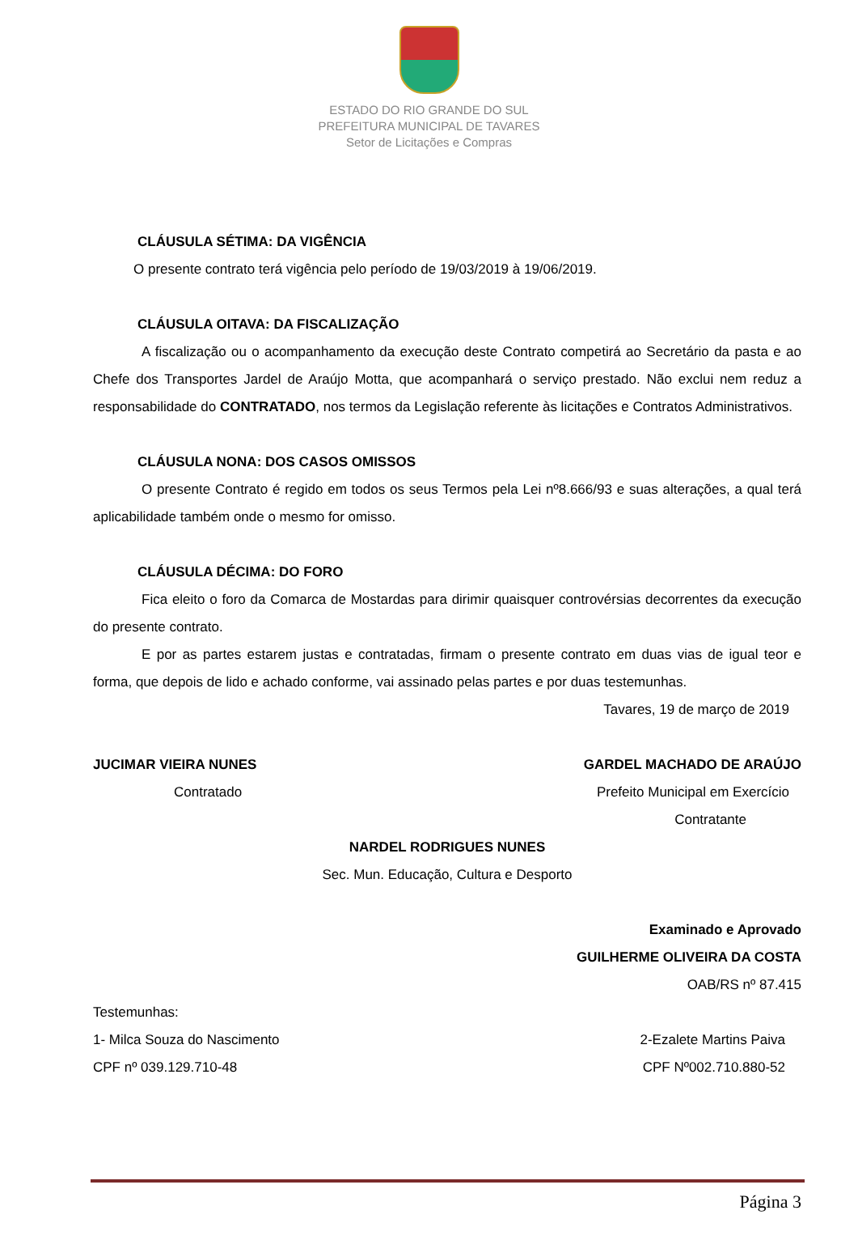ESTADO DO RIO GRANDE DO SUL
PREFEITURA MUNICIPAL DE TAVARES
Setor de Licitações e Compras
CLÁUSULA SÉTIMA: DA VIGÊNCIA
O presente contrato terá vigência pelo período de 19/03/2019 à 19/06/2019.
CLÁUSULA OITAVA: DA FISCALIZAÇÃO
A fiscalização ou o acompanhamento da execução deste Contrato competirá ao Secretário da pasta e ao Chefe dos Transportes Jardel de Araújo Motta, que acompanhará o serviço prestado. Não exclui nem reduz a responsabilidade do CONTRATADO, nos termos da Legislação referente às licitações e Contratos Administrativos.
CLÁUSULA NONA: DOS CASOS OMISSOS
O presente Contrato é regido em todos os seus Termos pela Lei nº8.666/93 e suas alterações, a qual terá aplicabilidade também onde o mesmo for omisso.
CLÁUSULA DÉCIMA: DO FORO
Fica eleito o foro da Comarca de Mostardas para dirimir quaisquer controvérsias decorrentes da execução do presente contrato.
E por as partes estarem justas e contratadas, firmam o presente contrato em duas vias de igual teor e forma, que depois de lido e achado conforme, vai assinado pelas partes e por duas testemunhas.
Tavares, 19 de março de 2019
JUCIMAR VIEIRA NUNES GARDEL MACHADO DE ARAÚJO
Contratado Prefeito Municipal em Exercício
Contratante
NARDEL RODRIGUES NUNES
Sec. Mun. Educação, Cultura e Desporto
Examinado e Aprovado
GUILHERME OLIVEIRA DA COSTA
OAB/RS nº 87.415
Testemunhas:
1- Milca Souza do Nascimento 2-Ezalete Martins Paiva
CPF nº 039.129.710-48 CPF Nº002.710.880-52
Página 3